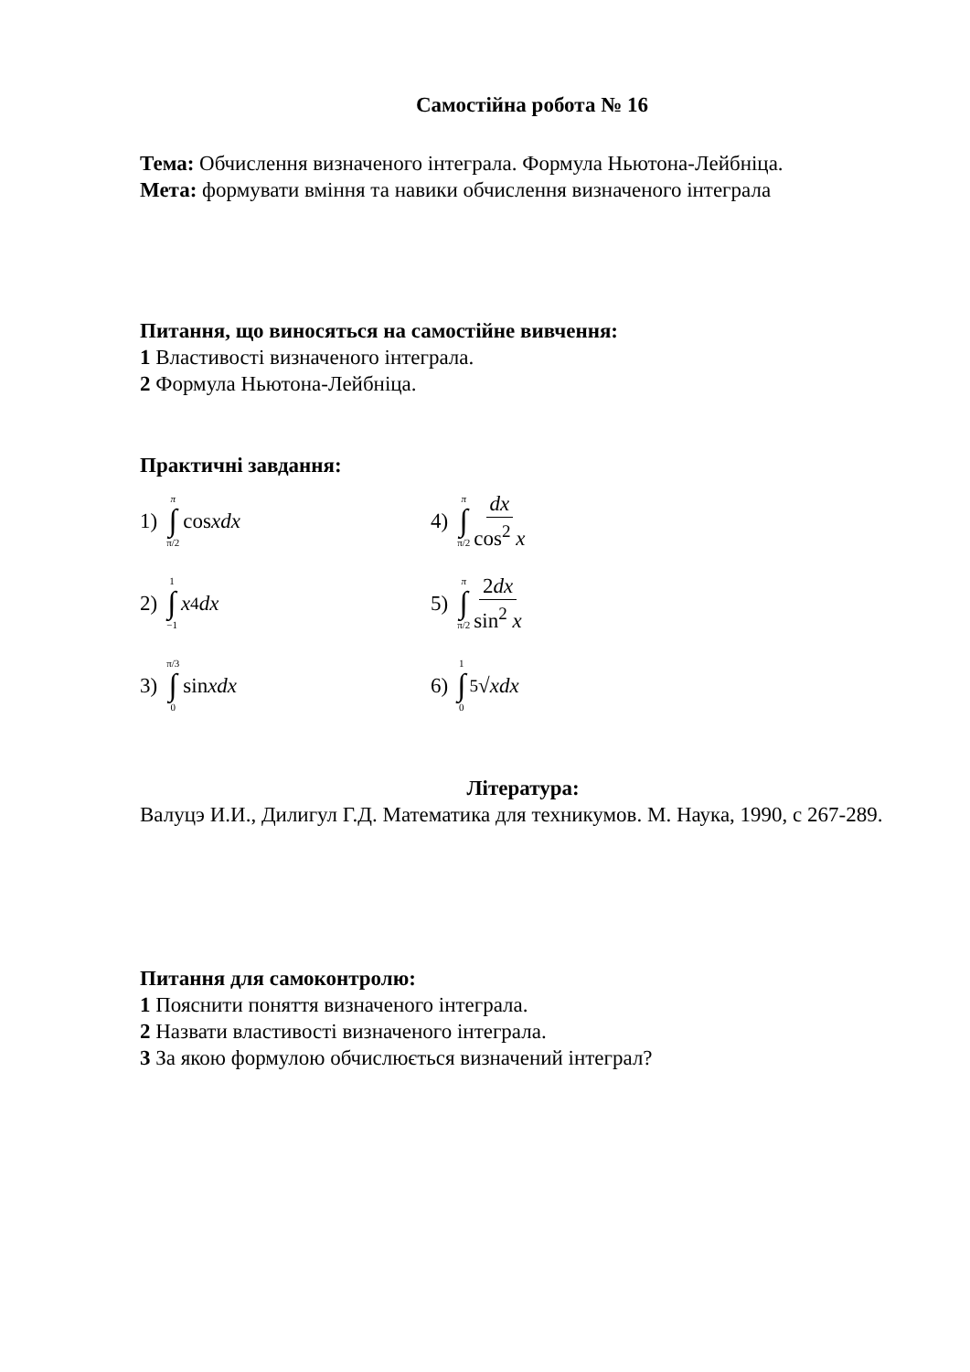Самостійна робота № 16
Тема: Обчислення визначеного інтеграла. Формула Ньютона-Лейбніца.
Мета: формувати вміння та навики обчислення визначеного інтеграла
Питання, що виносяться на самостійне вивчення:
1 Властивості визначеного інтеграла.
2 Формула Ньютона-Лейбніца.
Практичні завдання:
1) π ∫ π/2 cos xdx
4) π ∫ π/2 dx cos<sup>2</sup> x
2) 1 ∫ −1 x<sup>4</sup> dx
5) π ∫ π/2 2dx sin<sup>2</sup> x
3) π/3 ∫ 0 sin xdx
6) 1 ∫ 0<sup>5</sup>√ x dx
Література:
Валуцэ И.И., Дилигул Г.Д. Математика для техникумов. М. Наука, 1990, с 267-289.
Питання для самоконтролю:
1 Пояснити поняття визначеного інтеграла.
2 Назвати властивості визначеного інтеграла.
3 За якою формулою обчислюється визначений інтеграл?